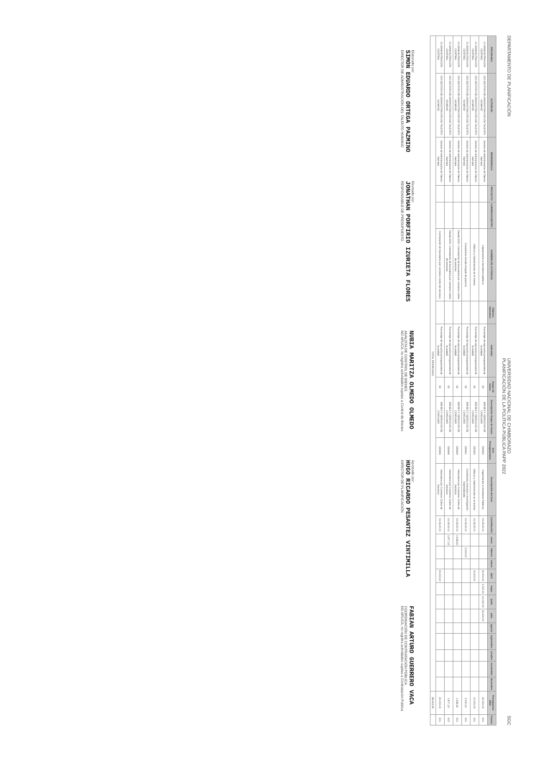DEPARTAMENTO DE PLANIFICACIÓN
UNIVERSIDAD NACIONAL DE CHIMBORAZO
PLANIFICACIÓN DE LA POLÍTICA PÚBLICA PAPP 2022
SGC
| PROGRAMA | ACTIVIDAD | DEPENDENCIA | PROYECTO | CARRERA/CENTRO | NOMBRE DE ACTIVIDAD | Objetivo Operativo | Indicador | Grupo de Gasto | Descripción Grupo de Gasto | Item Presupuestario | Descripción del ítem | Contribución | enero | febrero | marzo | abril | mayo | junio | julio | agosto | septiembre | octubre | noviembre | diciembre | Presupuesto 2022 | Fuente |
| --- | --- | --- | --- | --- | --- | --- | --- | --- | --- | --- | --- | --- | --- | --- | --- | --- | --- | --- | --- | --- | --- | --- | --- | --- | --- | --- |
| 01 ADMINISTRACIÓN CENTRAL | 003 GESTIÓN DE ADMINISTRACIÓN DE TALENTO HUMANO | Gestión de Administración de Talento Humano | | | Capacitación a Servidores públicos | | Porcentaje de ejecución presupuestaria de la unidad | 53 | BIENES Y SERVICIOS DE CONSUMO | 530612 | Capacitación a Servidores Públicos | 01.06.02.01 | | | | 20.000,00 | 1.000,00 | 10.000,00 | 15.000,00 | | | | | | 50.000,00 | 001 |
| 01 ADMINISTRACIÓN CENTRAL | 003 GESTIÓN DE ADMINISTRACIÓN DE TALENTO HUMANO | Gestión de Administración de Talento Humano | | | Viáticos y Subsistencias en el interior | | Porcentaje de ejecución presupuestaria de la unidad | 53 | BIENES Y SERVICIOS DE CONSUMO | 530303 | Viáticos y Subsistencias en el interior | 01.06.02.01 | | | | 10.000,00 | | | | | | | | | 10.000,00 | 001 |
| 01 ADMINISTRACIÓN CENTRAL | 003 GESTIÓN DE ADMINISTRACIÓN DE TALENTO HUMANO | Gestión de Administración de Talento Humano | | | Consultoría estudio integral de puestos | | Porcentaje de ejecución presupuestaria de la unidad | 53 | BIENES Y SERVICIOS DE CONSUMO | 530601 | Consultoría, Asesoría e Investigación Especializada | 01.06.02.01 | | 5.000,00 | | | | | | | | | | | 5.000,00 | 001 |
| 01 ADMINISTRACIÓN CENTRAL | 003 GESTIÓN DE ADMINISTRACIÓN DE TALENTO HUMANO | Gestión de Administración de Talento Humano | | | Deuda 2021: Contratación de honorarios por contratos civiles de servicios | | Porcentaje de ejecución presupuestaria de la unidad | 53 | BIENES Y SERVICIOS DE CONSUMO | 530606 | Honorarios por Contratos Civiles de Servicios | 01.06.02.01 | 1.536,30 | | | | | | | | | | | | 1.536,30 | 001 |
| 01 ADMINISTRACIÓN CENTRAL | 003 GESTIÓN DE ADMINISTRACIÓN DE TALENTO HUMANO | Gestión de Administración de Talento Humano | | | Deuda 2021: Contratación de honorarios por contratos civiles de servicios | | Porcentaje de ejecución presupuestaria de la unidad | 53 | BIENES Y SERVICIOS DE CONSUMO | 530606 | Honorarios por Contratos Civiles de Servicios | 01.06.02.01 | 1.877,12 | | | | | | | | | | | | 1.877,12 | 002 |
| 01 ADMINISTRACIÓN CENTRAL | 003 GESTIÓN DE ADMINISTRACIÓN DE TALENTO HUMANO | Gestión de Administración de Talento Humano | | | Contratación de honorarios por contratos civiles de servicios | | Porcentaje de ejecución presupuestaria de la unidad | 53 | BIENES Y SERVICIOS DE CONSUMO | 530606 | Honorarios por Contratos Civiles de Servicios | 01.06.02.01 | | | | 20.000,00 | | | | | | | | | 20.000,00 | 001 |
| TOTAL PRIORIZADO | | | | | | | | | | | | | | | | | | | | | | | | | 88.413,42 | |
Elaborado por:
SIMON EDUARDO ORTEGA PAZMINO
DIRECTOR DE ADMINISTRACIÓN DEL TALENTO HUMANO
Revisado por:
JONATHAN PORFIRIO IZURIETA FLORES
RESPONSABLE DE PRESUPUESTO
NUBIA MARITZA OLMEDO OLMEDO
ANALISTA DE CONTROL DE BIENES
NO APLICA, no registra actividades sujetas a Control de Bienes
Aprobado por:
HUGO RICARDO PESANTEZ VINTIMILLA
DIRECTOR DE PLANIFICACIÓN
FABIAN ARTURO GUERRERO VACA
COORDINACIÓN DE CONTRATACIÓN PÚBLICA
NO APLICA, no registra actividades sujetas a Contratación Pública